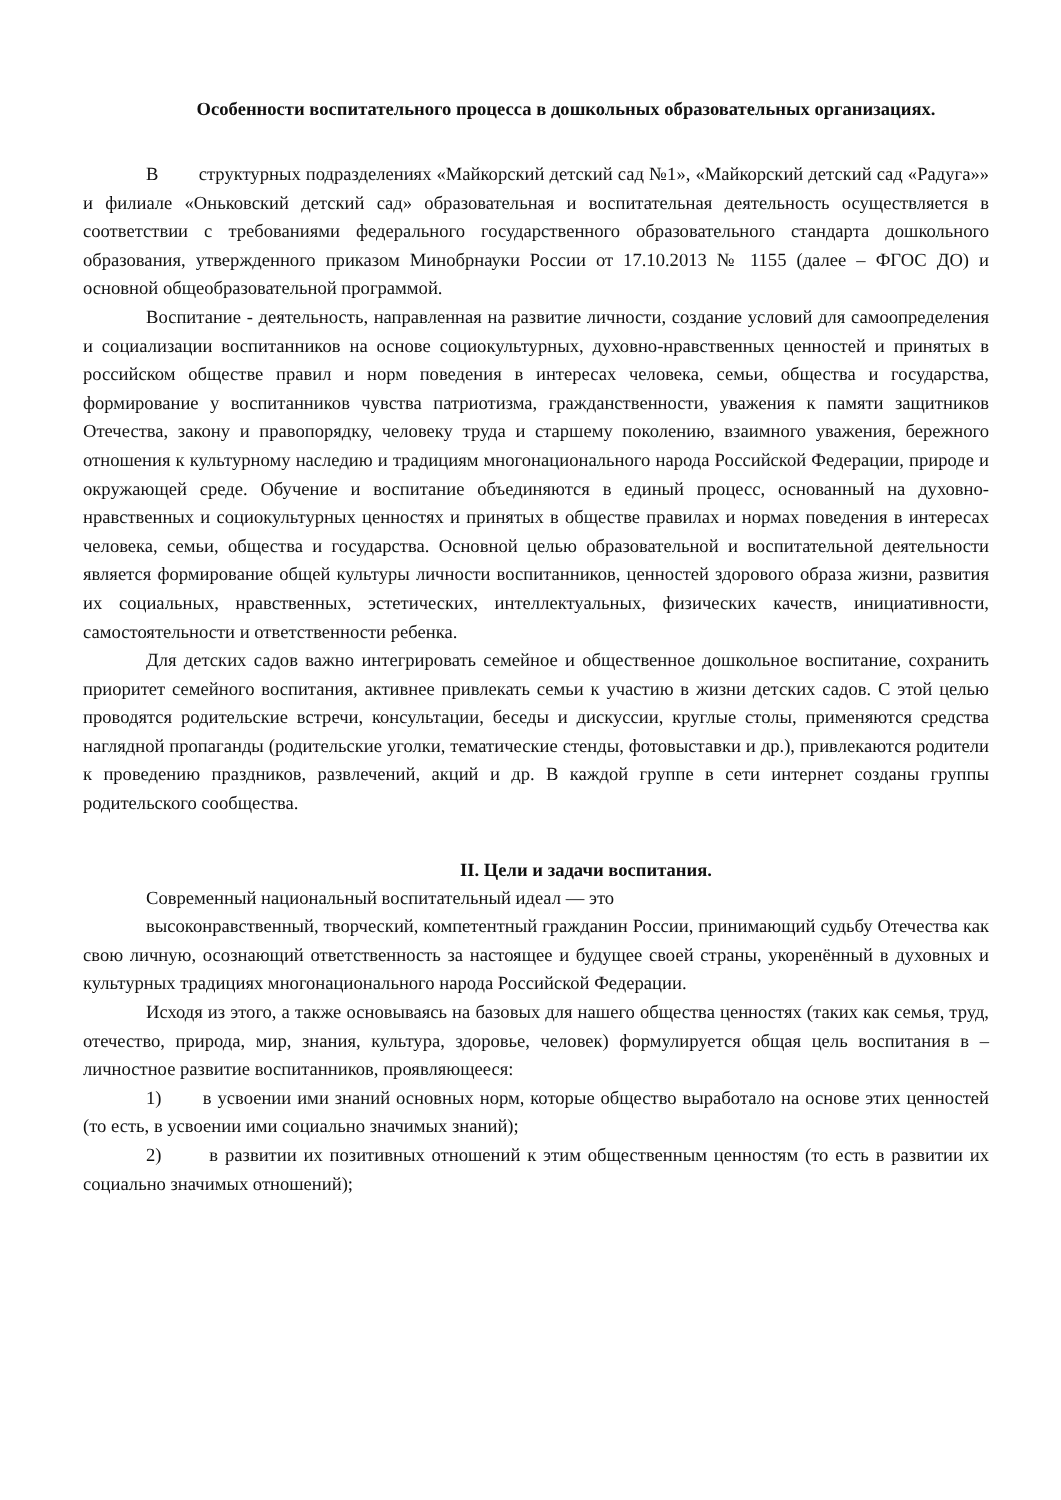Особенности воспитательного процесса в дошкольных образовательных организациях.
В структурных подразделениях «Майкорский детский сад №1», «Майкорский детский сад «Радуга»» и филиале «Оньковский детский сад» образовательная и воспитательная деятельность осуществляется в соответствии с требованиями федерального государственного образовательного стандарта дошкольного образования, утвержденного приказом Минобрнауки России от 17.10.2013 № 1155 (далее – ФГОС ДО) и основной общеобразовательной программой.
Воспитание - деятельность, направленная на развитие личности, создание условий для самоопределения и социализации воспитанников на основе социокультурных, духовно-нравственных ценностей и принятых в российском обществе правил и норм поведения в интересах человека, семьи, общества и государства, формирование у воспитанников чувства патриотизма, гражданственности, уважения к памяти защитников Отечества, закону и правопорядку, человеку труда и старшему поколению, взаимного уважения, бережного отношения к культурному наследию и традициям многонационального народа Российской Федерации, природе и окружающей среде. Обучение и воспитание объединяются в единый процесс, основанный на духовно-нравственных и социокультурных ценностях и принятых в обществе правилах и нормах поведения в интересах человека, семьи, общества и государства. Основной целью образовательной и воспитательной деятельности является формирование общей культуры личности воспитанников, ценностей здорового образа жизни, развития их социальных, нравственных, эстетических, интеллектуальных, физических качеств, инициативности, самостоятельности и ответственности ребенка.
Для детских садов важно интегрировать семейное и общественное дошкольное воспитание, сохранить приоритет семейного воспитания, активнее привлекать семьи к участию в жизни детских садов. С этой целью проводятся родительские встречи, консультации, беседы и дискуссии, круглые столы, применяются средства наглядной пропаганды (родительские уголки, тематические стенды, фотовыставки и др.), привлекаются родители к проведению праздников, развлечений, акций и др. В каждой группе в сети интернет созданы группы родительского сообщества.
II. Цели и задачи воспитания.
Современный национальный воспитательный идеал — это
высоконравственный, творческий, компетентный гражданин России, принимающий судьбу Отечества как свою личную, осознающий ответственность за настоящее и будущее своей страны, укоренённый в духовных и культурных традициях многонационального народа Российской Федерации.
Исходя из этого, а также основываясь на базовых для нашего общества ценностях (таких как семья, труд, отечество, природа, мир, знания, культура, здоровье, человек) формулируется общая цель воспитания в – личностное развитие воспитанников, проявляющееся:
1) в усвоении ими знаний основных норм, которые общество выработало на основе этих ценностей (то есть, в усвоении ими социально значимых знаний);
2) в развитии их позитивных отношений к этим общественным ценностям (то есть в развитии их социально значимых отношений);